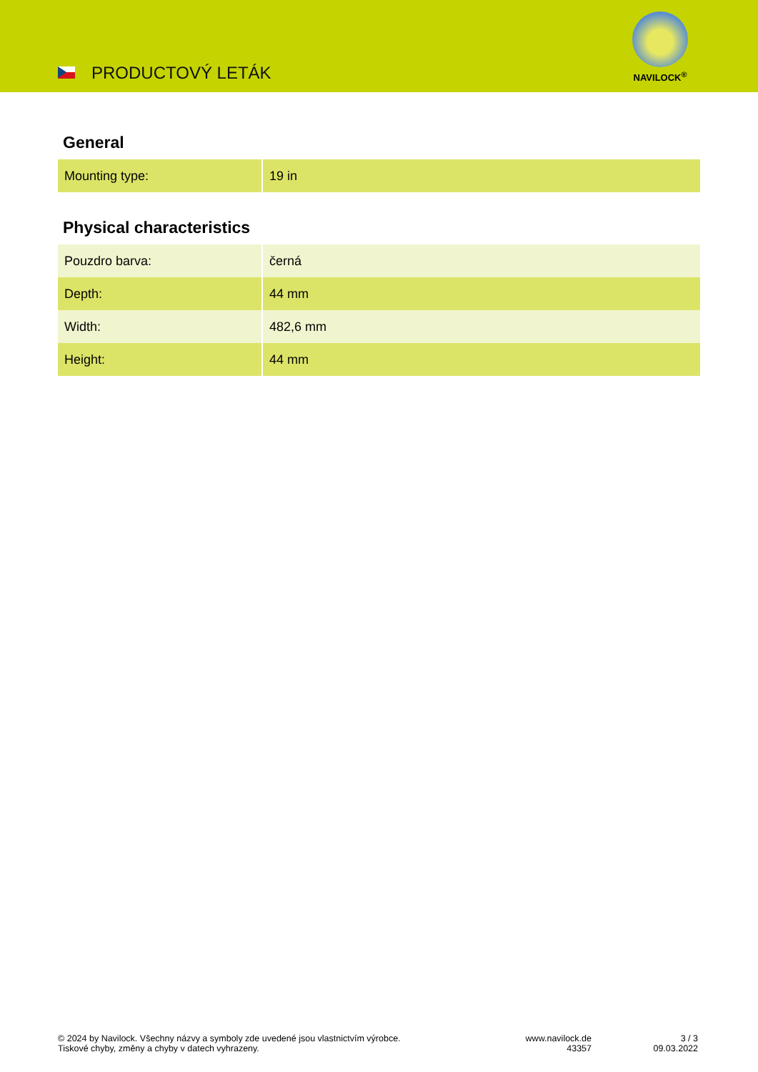PRODUCTOVÝ LETÁK
NAVILOCK<sup>®</sup>
General
| Mounting type: | 19 in |
Physical characteristics
| Pouzdro barva: | černá |
| Depth: | 44 mm |
| Width: | 482,6 mm |
| Height: | 44 mm |
© 2024 by Navilock. Všechny názvy a symboly zde uvedené jsou vlastnictvím výrobce.
Tiskové chyby, změny a chyby v datech vyhrazeny.
www.navilock.de
43357
3 / 3
09.03.2022